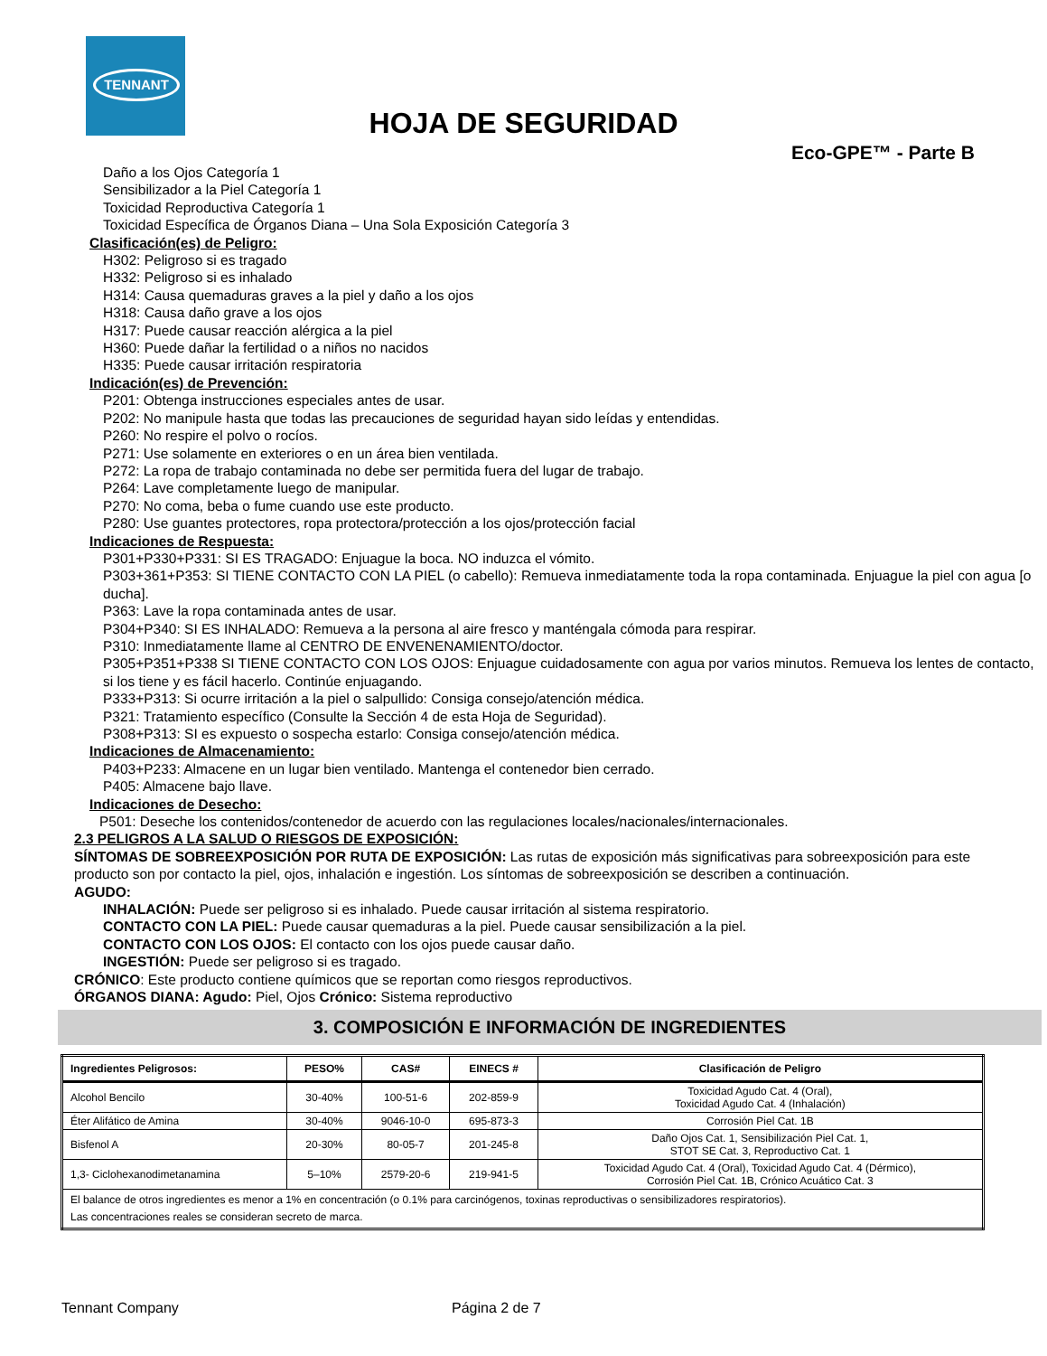TENNANT
HOJA DE SEGURIDAD
Eco-GPE™ - Parte B
Daño a los Ojos Categoría 1
Sensibilizador a la Piel Categoría 1
Toxicidad Reproductiva Categoría 1
Toxicidad Específica de Órganos Diana – Una Sola Exposición Categoría 3
Clasificación(es) de Peligro:
H302: Peligroso si es tragado
H332: Peligroso si es inhalado
H314: Causa quemaduras graves a la piel y daño a los ojos
H318: Causa daño grave a los ojos
H317: Puede causar reacción alérgica a la piel
H360: Puede dañar la fertilidad o a niños no nacidos
H335: Puede causar irritación respiratoria
Indicación(es) de Prevención:
P201: Obtenga instrucciones especiales antes de usar.
P202: No manipule hasta que todas las precauciones de seguridad hayan sido leídas y entendidas.
P260: No respire el polvo o rocíos.
P271: Use solamente en exteriores o en un área bien ventilada.
P272: La ropa de trabajo contaminada no debe ser permitida fuera del lugar de trabajo.
P264: Lave completamente luego de manipular.
P270: No coma, beba o fume cuando use este producto.
P280: Use guantes protectores, ropa protectora/protección a los ojos/protección facial
Indicaciones de Respuesta:
P301+P330+P331: SI ES TRAGADO: Enjuague la boca. NO induzca el vómito.
P303+361+P353: SI TIENE CONTACTO CON LA PIEL (o cabello): Remueva inmediatamente toda la ropa contaminada. Enjuague la piel con agua [o ducha].
P363: Lave la ropa contaminada antes de usar.
P304+P340: SI ES INHALADO: Remueva a la persona al aire fresco y manténgala cómoda para respirar.
P310: Inmediatamente llame al CENTRO DE ENVENENAMIENTO/doctor.
P305+P351+P338 SI TIENE CONTACTO CON LOS OJOS: Enjuague cuidadosamente con agua por varios minutos. Remueva los lentes de contacto, si los tiene y es fácil hacerlo. Continúe enjuagando.
P333+P313: Si ocurre irritación a la piel o salpullido: Consiga consejo/atención médica.
P321: Tratamiento específico (Consulte la Sección 4 de esta Hoja de Seguridad).
P308+P313: SI es expuesto o sospecha estarlo: Consiga consejo/atención médica.
Indicaciones de Almacenamiento:
P403+P233: Almacene en un lugar bien ventilado. Mantenga el contenedor bien cerrado.
P405: Almacene bajo llave.
Indicaciones de Desecho:
P501: Deseche los contenidos/contenedor de acuerdo con las regulaciones locales/nacionales/internacionales.
2.3 PELIGROS A LA SALUD O RIESGOS DE EXPOSICIÓN:
SÍNTOMAS DE SOBREEXPOSICIÓN POR RUTA DE EXPOSICIÓN: Las rutas de exposición más significativas para sobreexposición para este producto son por contacto la piel, ojos, inhalación e ingestión. Los síntomas de sobreexposición se describen a continuación.
AGUDO:
INHALACIÓN: Puede ser peligroso si es inhalado. Puede causar irritación al sistema respiratorio.
CONTACTO CON LA PIEL: Puede causar quemaduras a la piel. Puede causar sensibilización a la piel.
CONTACTO CON LOS OJOS: El contacto con los ojos puede causar daño.
INGESTIÓN: Puede ser peligroso si es tragado.
CRÓNICO: Este producto contiene químicos que se reportan como riesgos reproductivos.
ÓRGANOS DIANA: Agudo: Piel, Ojos Crónico: Sistema reproductivo
3. COMPOSICIÓN E INFORMACIÓN DE INGREDIENTES
| Ingredientes Peligrosos: | PESO% | CAS# | EINECS # | Clasificación de Peligro |
| --- | --- | --- | --- | --- |
| Alcohol Bencilo | 30-40% | 100-51-6 | 202-859-9 | Toxicidad Agudo Cat. 4 (Oral), Toxicidad Agudo Cat. 4 (Inhalación) |
| Éter Alifático de Amina | 30-40% | 9046-10-0 | 695-873-3 | Corrosión Piel Cat. 1B |
| Bisfenol A | 20-30% | 80-05-7 | 201-245-8 | Daño Ojos Cat. 1, Sensibilización Piel Cat. 1, STOT SE Cat. 3, Reproductivo Cat. 1 |
| 1,3- Ciclohexanodimetanamina | 5–10% | 2579-20-6 | 219-941-5 | Toxicidad Agudo Cat. 4 (Oral), Toxicidad Agudo Cat. 4 (Dérmico), Corrosión Piel Cat. 1B, Crónico Acuático Cat. 3 |
| El balance de otros ingredientes es menor a 1% en concentración (o 0.1% para carcinógenos, toxinas reproductivas o sensibilizadores respiratorios). Las concentraciones reales se consideran secreto de marca. | | | | |
Tennant Company Página 2 de 7